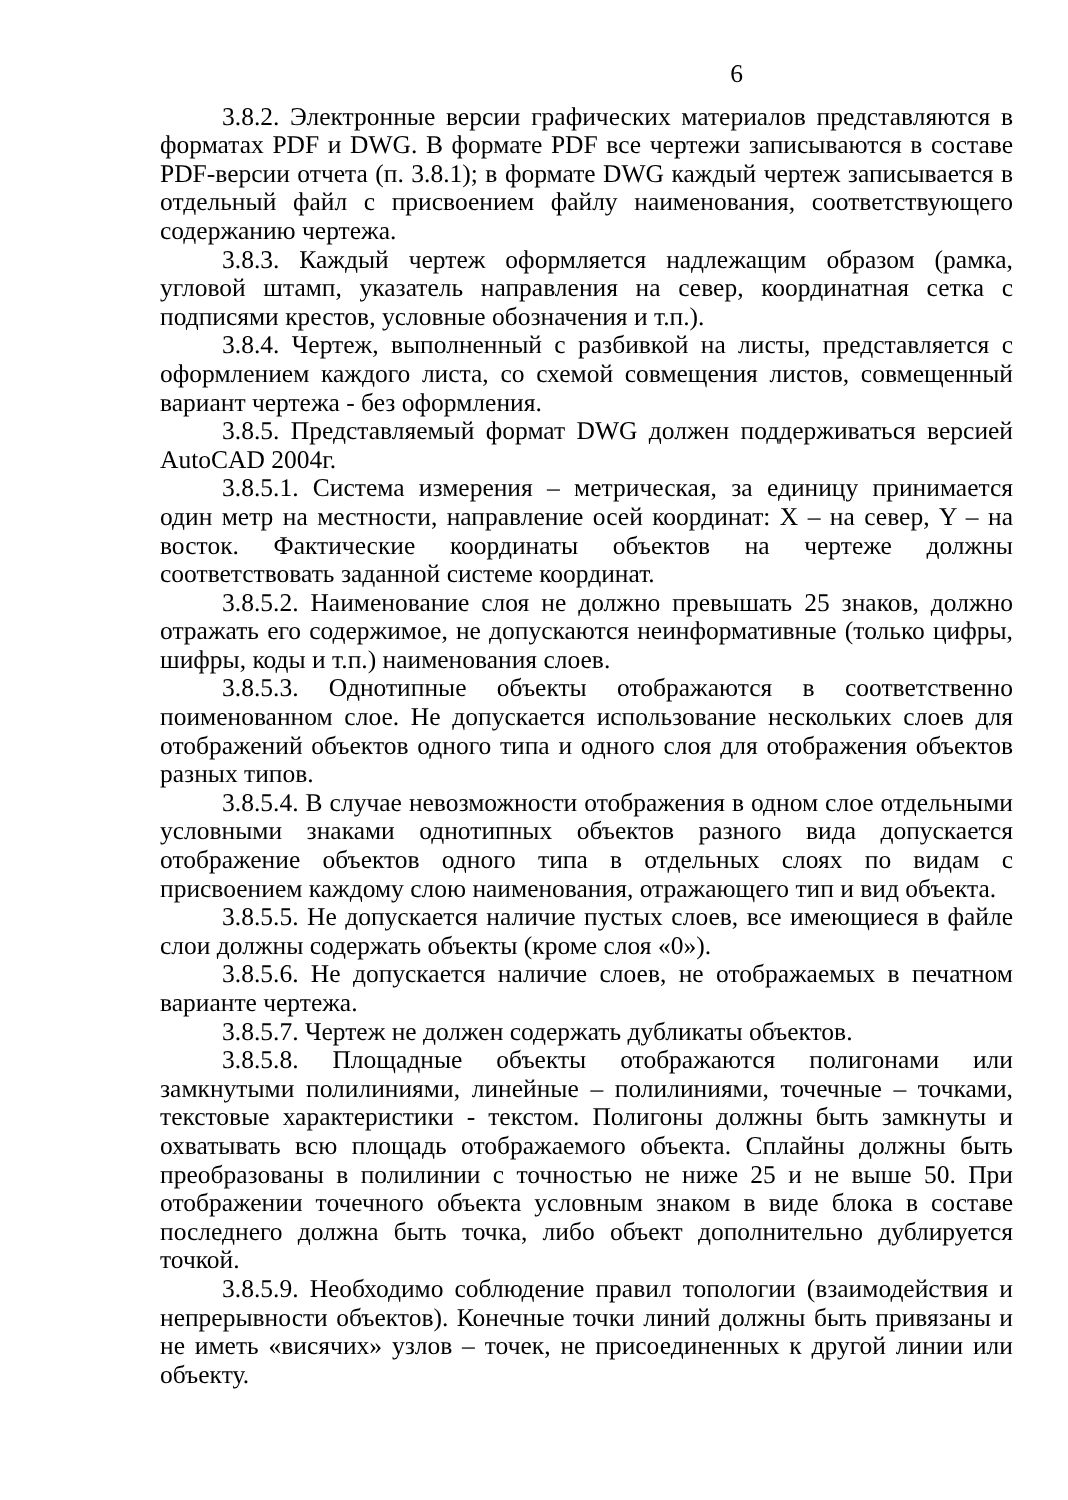6
3.8.2. Электронные версии графических материалов представляются в форматах PDF и DWG. В формате PDF все чертежи записываются в составе PDF-версии отчета (п. 3.8.1); в формате DWG каждый чертеж записывается в отдельный файл с присвоением файлу наименования, соответствующего содержанию чертежа.
3.8.3. Каждый чертеж оформляется надлежащим образом (рамка, угловой штамп, указатель направления на север, координатная сетка с подписями крестов, условные обозначения и т.п.).
3.8.4. Чертеж, выполненный с разбивкой на листы, представляется с оформлением каждого листа, со схемой совмещения листов, совмещенный вариант чертежа - без оформления.
3.8.5. Представляемый формат DWG должен поддерживаться версией AutoCAD 2004г.
3.8.5.1. Система измерения – метрическая, за единицу принимается один метр на местности, направление осей координат: X – на север, Y – на восток. Фактические координаты объектов на чертеже должны соответствовать заданной системе координат.
3.8.5.2. Наименование слоя не должно превышать 25 знаков, должно отражать его содержимое, не допускаются неинформативные (только цифры, шифры, коды и т.п.) наименования слоев.
3.8.5.3. Однотипные объекты отображаются в соответственно поименованном слое. Не допускается использование нескольких слоев для отображений объектов одного типа и одного слоя для отображения объектов разных типов.
3.8.5.4. В случае невозможности отображения в одном слое отдельными условными знаками однотипных объектов разного вида допускается отображение объектов одного типа в отдельных слоях по видам с присвоением каждому слою наименования, отражающего тип и вид объекта.
3.8.5.5. Не допускается наличие пустых слоев, все имеющиеся в файле слои должны содержать объекты (кроме слоя «0»).
3.8.5.6. Не допускается наличие слоев, не отображаемых в печатном варианте чертежа.
3.8.5.7. Чертеж не должен содержать дубликаты объектов.
3.8.5.8. Площадные объекты отображаются полигонами или замкнутыми полилиниями, линейные – полилиниями, точечные – точками, текстовые характеристики - текстом. Полигоны должны быть замкнуты и охватывать всю площадь отображаемого объекта. Сплайны должны быть преобразованы в полилинии с точностью не ниже 25 и не выше 50. При отображении точечного объекта условным знаком в виде блока в составе последнего должна быть точка, либо объект дополнительно дублируется точкой.
3.8.5.9. Необходимо соблюдение правил топологии (взаимодействия и непрерывности объектов). Конечные точки линий должны быть привязаны и не иметь «висячих» узлов – точек, не присоединенных к другой линии или объекту.